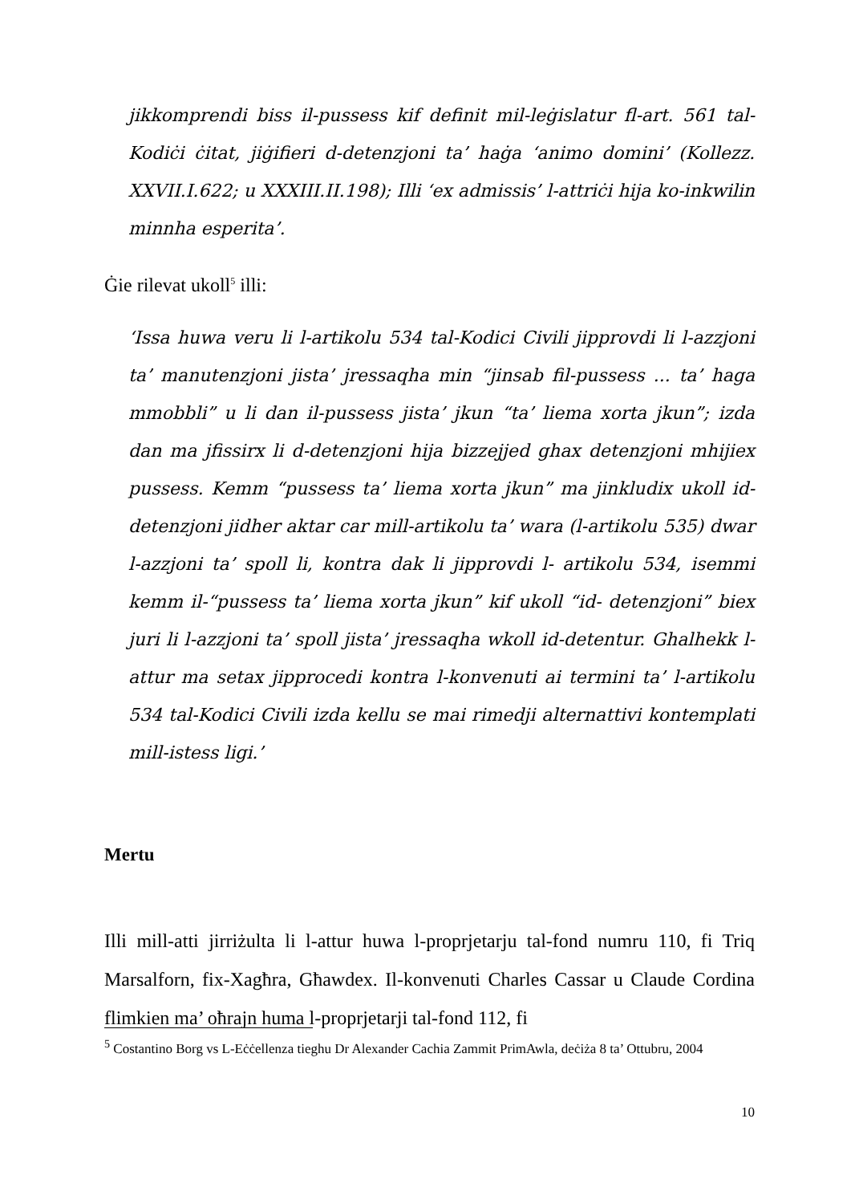jikkomprendi biss il-pussess kif definit mil-leġislatur fl-art. 561 tal-Kodiċi ċitat, jiġifieri d-detenzjoni ta’ haġa ‘animo domini’ (Kollezz. XXVII.I.622; u XXXIII.II.198); Illi ‘ex admissis’ l-attriċi hija ko-inkwilin minnha esperita’.
Ġie rilevat ukoll<sup>5</sup> illi:
‘Issa huwa veru li l-artikolu 534 tal-Kodici Civili jipprovdi li l-azzjoni ta’ manutenzjoni jista’ jressaqha min “jinsab fil-pussess ... ta’ haga mmobbli” u li dan il-pussess jista’ jkun “ta’ liema xorta jkun”; izda dan ma jfissirx li d-detenzjoni hija bizzejjed ghax detenzjoni mhijiex pussess. Kemm “pussess ta’ liema xorta jkun” ma jinkludix ukoll id-detenzjoni jidher aktar car mill-artikolu ta’ wara (l-artikolu 535) dwar l-azzjoni ta’ spoll li, kontra dak li jipprovdi l- artikolu 534, isemmi kemm il-“pussess ta’ liema xorta jkun” kif ukoll “id- detenzjoni” biex juri li l-azzjoni ta’ spoll jista’ jressaqha wkoll id-detentur. Ghalhekk l-attur ma setax jipprocedi kontra l-konvenuti ai termini ta’ l-artikolu 534 tal-Kodici Civili izda kellu se mai rimedji alternattivi kontemplati mill-istess ligi.’
Mertu
Illi mill-atti jirriżulta li l-attur huwa l-proprjetarju tal-fond numru 110, fi Triq Marsalforn, fix-Xagħra, Għawdex. Il-konvenuti Charles Cassar u Claude Cordina flimkien ma’ oħrajn huma l-proprjetarji tal-fond 112, fi
<sup>5</sup> Costantino Borg vs L-Eċċellenza tieghu Dr Alexander Cachia Zammit PrimAwla, deċiża 8 ta’ Ottubru, 2004
10